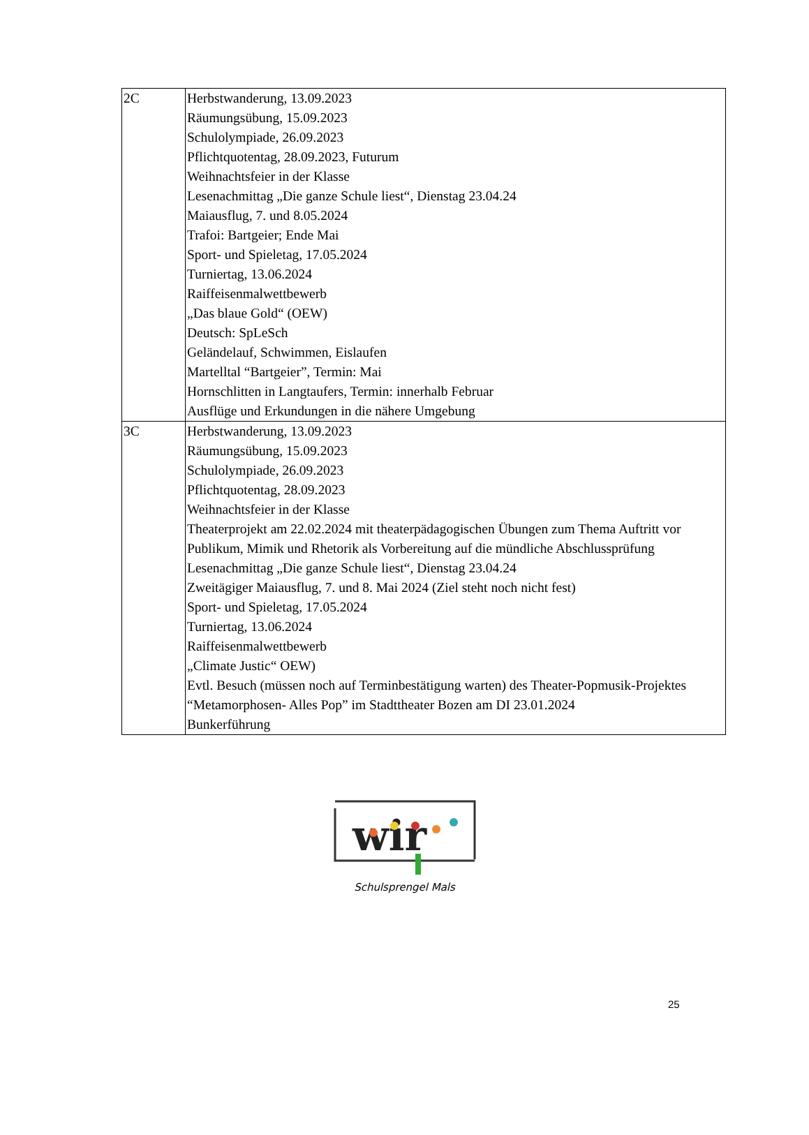| 2C | Herbstwanderung, 13.09.2023 Räumungsübung, 15.09.2023 Schulolympiade, 26.09.2023 Pflichtquotentag, 28.09.2023, Futurum Weihnachtsfeier in der Klasse Lesenachmittag „Die ganze Schule liest“, Dienstag 23.04.24 Maiausflug, 7. und 8.05.2024 Trafoi: Bartgeier; Ende Mai Sport- und Spieletag, 17.05.2024 Turniertag, 13.06.2024 Raiffeisenmalwettbewerb „Das blaue Gold“ (OEW) Deutsch: SpLeSch Geländelauf, Schwimmen, Eislaufen Martelltal “Bartgeier”, Termin: Mai Hornschlitten in Langtaufers, Termin: innerhalb Februar Ausflüge und Erkundungen in die nähere Umgebung |
| 3C | Herbstwanderung, 13.09.2023 Räumungsübung, 15.09.2023 Schulolympiade, 26.09.2023 Pflichtquotentag, 28.09.2023 Weihnachtsfeier in der Klasse Theaterprojekt am 22.02.2024 mit theaterpädagogischen Übungen zum Thema Auftritt vor Publikum, Mimik und Rhetorik als Vorbereitung auf die mündliche Abschlussprüfung Lesenachmittag „Die ganze Schule liest“, Dienstag 23.04.24 Zweitägiger Maiausflug, 7. und 8. Mai 2024 (Ziel steht noch nicht fest) Sport- und Spieletag, 17.05.2024 Turniertag, 13.06.2024 Raiffeisenmalwettbewerb „Climate Justic“ OEW) Evtl. Besuch (müssen noch auf Terminbestätigung warten) des Theater-Popmusik-Projektes “Metamorphosen- Alles Pop” im Stadttheater Bozen am DI 23.01.2024 Bunkerführung |
wir
Schulsprengel Mals
25